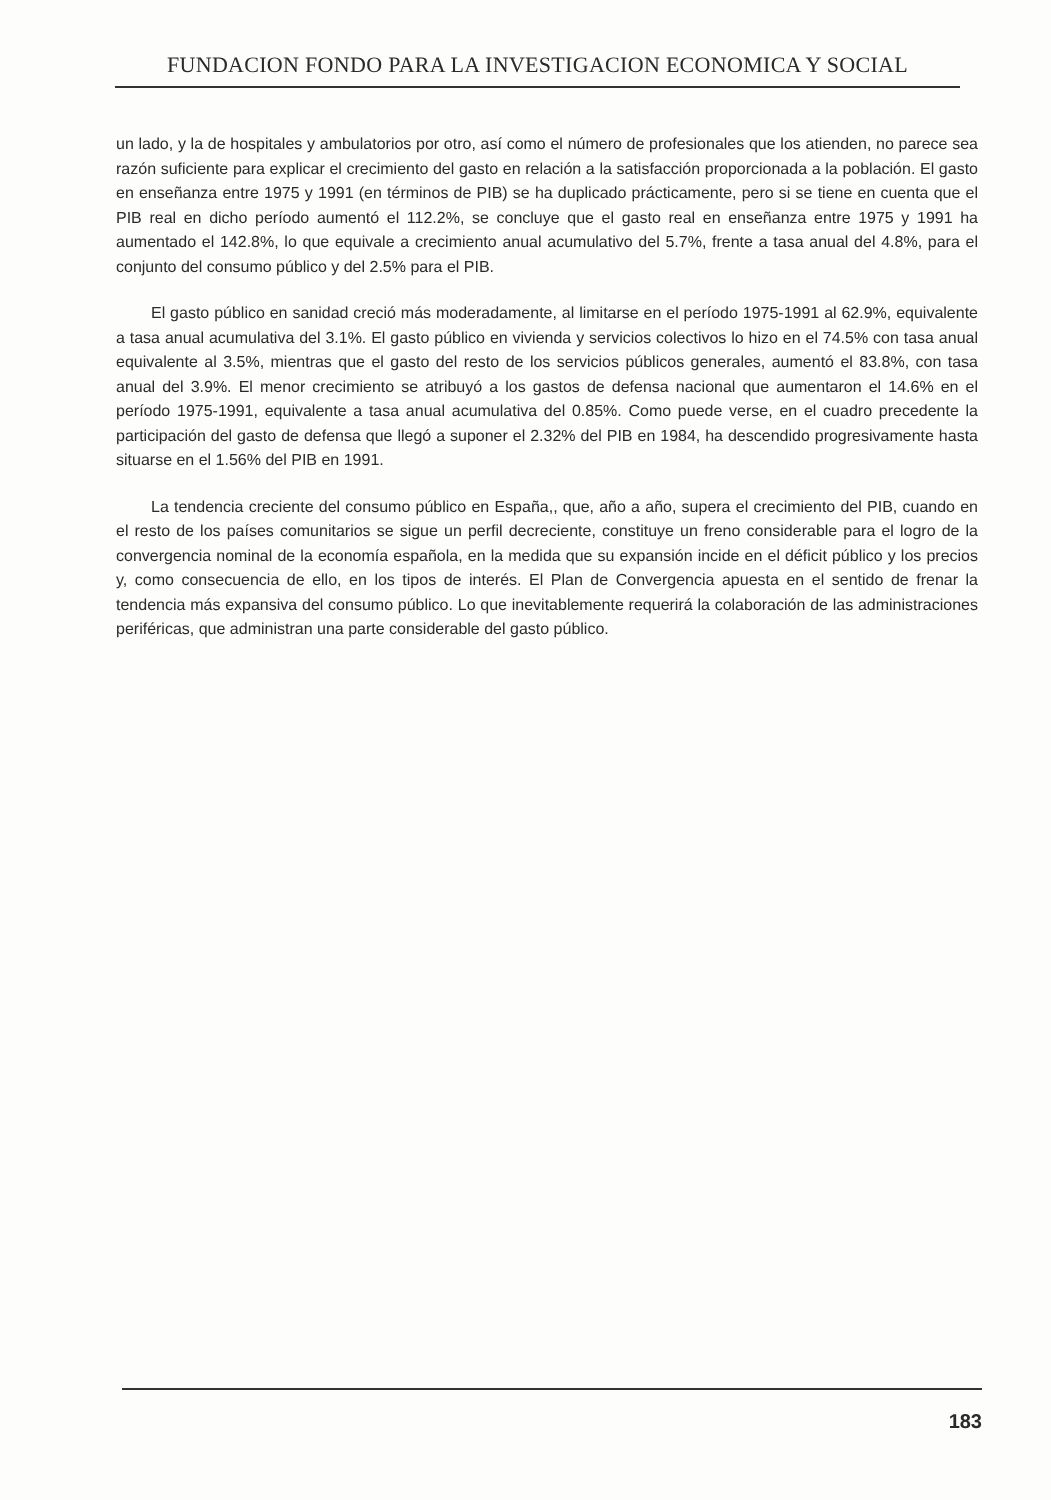FUNDACION FONDO PARA LA INVESTIGACION ECONOMICA Y SOCIAL
un lado, y la de hospitales y ambulatorios por otro, así como el número de profesionales que los atienden, no parece sea razón suficiente para explicar el crecimiento del gasto en relación a la satisfacción proporcionada a la población. El gasto en enseñanza entre 1975 y 1991 (en términos de PIB) se ha duplicado prácticamente, pero si se tiene en cuenta que el PIB real en dicho período aumentó el 112.2%, se concluye que el gasto real en enseñanza entre 1975 y 1991 ha aumentado el 142.8%, lo que equivale a crecimiento anual acumulativo del 5.7%, frente a tasa anual del 4.8%, para el conjunto del consumo público y del 2.5% para el PIB.
El gasto público en sanidad creció más moderadamente, al limitarse en el período 1975-1991 al 62.9%, equivalente a tasa anual acumulativa del 3.1%. El gasto público en vivienda y servicios colectivos lo hizo en el 74.5% con tasa anual equivalente al 3.5%, mientras que el gasto del resto de los servicios públicos generales, aumentó el 83.8%, con tasa anual del 3.9%. El menor crecimiento se atribuyó a los gastos de defensa nacional que aumentaron el 14.6% en el período 1975-1991, equivalente a tasa anual acumulativa del 0.85%. Como puede verse, en el cuadro precedente la participación del gasto de defensa que llegó a suponer el 2.32% del PIB en 1984, ha descendido progresivamente hasta situarse en el 1.56% del PIB en 1991.
La tendencia creciente del consumo público en España,, que, año a año, supera el crecimiento del PIB, cuando en el resto de los países comunitarios se sigue un perfil decreciente, constituye un freno considerable para el logro de la convergencia nominal de la economía española, en la medida que su expansión incide en el déficit público y los precios y, como consecuencia de ello, en los tipos de interés. El Plan de Convergencia apuesta en el sentido de frenar la tendencia más expansiva del consumo público. Lo que inevitablemente requerirá la colaboración de las administraciones periféricas, que administran una parte considerable del gasto público.
183